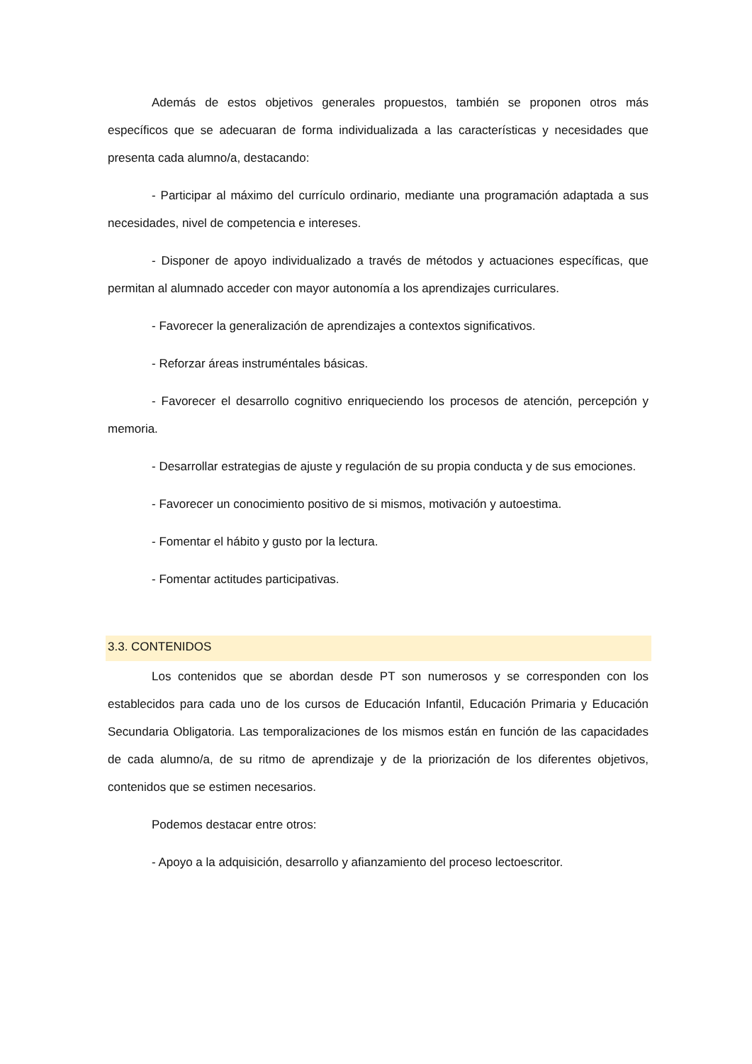Además de estos objetivos generales propuestos, también se proponen otros más específicos que se adecuaran de forma individualizada a las características y necesidades que presenta cada alumno/a, destacando:
- Participar al máximo del currículo ordinario, mediante una programación adaptada a sus necesidades, nivel de competencia e intereses.
- Disponer de apoyo individualizado a través de métodos y actuaciones específicas, que permitan al alumnado acceder con mayor autonomía a los aprendizajes curriculares.
- Favorecer la generalización de aprendizajes a contextos significativos.
- Reforzar áreas instruméntales básicas.
- Favorecer el desarrollo cognitivo enriqueciendo los procesos de atención, percepción y memoria.
- Desarrollar estrategias de ajuste y regulación de su propia conducta y de sus emociones.
- Favorecer un conocimiento positivo de si mismos, motivación y autoestima.
- Fomentar el hábito y gusto por la lectura.
- Fomentar actitudes participativas.
3.3. CONTENIDOS
Los contenidos que se abordan desde PT son numerosos y se corresponden con los establecidos para cada uno de los cursos de Educación Infantil, Educación Primaria y Educación Secundaria Obligatoria. Las temporalizaciones de los mismos están en función de las capacidades de cada alumno/a, de su ritmo de aprendizaje y de la priorización de los diferentes objetivos, contenidos que se estimen necesarios.
Podemos destacar entre otros:
- Apoyo a la adquisición, desarrollo y afianzamiento del proceso lectoescritor.